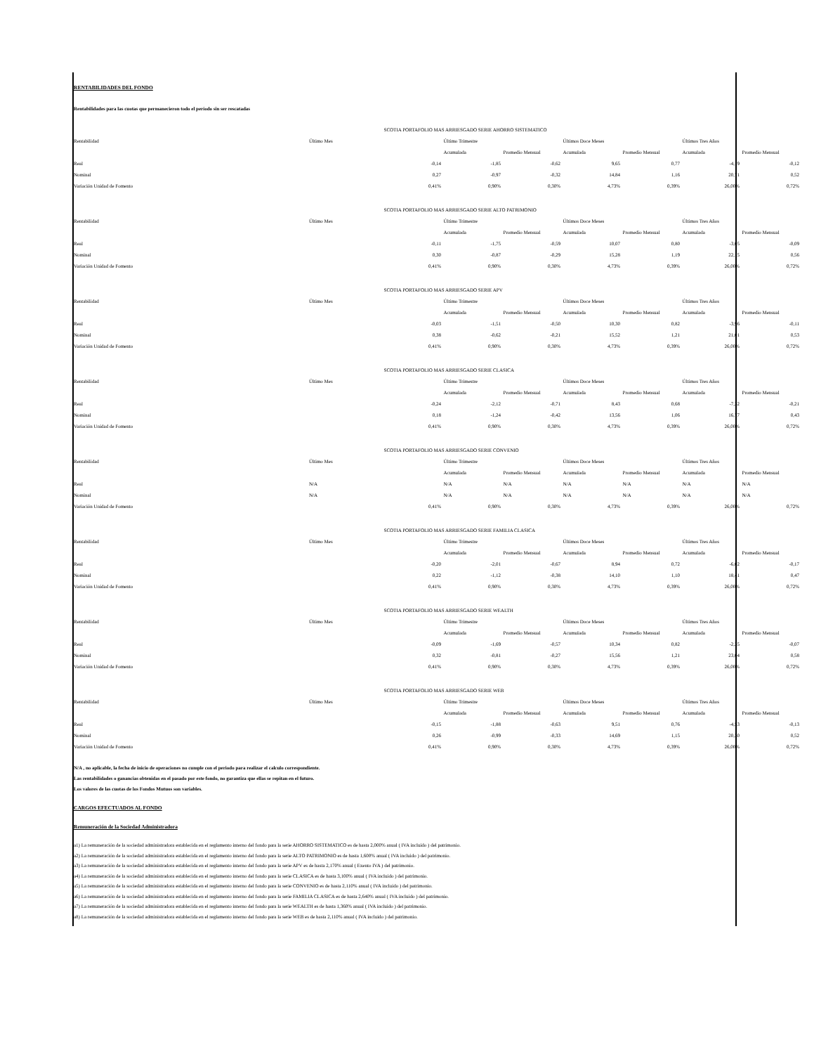RENTABILIDADES DEL FONDO
Rentabilidades para las cuotas que permanecieron todo el período sin ser rescatadas
| | | SCOTIA PORTAFOLIO MAS ARRIESGADO SERIE AHORRO SISTEMATICO | | | | | | |
| Rentabilidad | Último Mes | | Último Trimestre | | Últimos Doce Meses | | Últimos Tres Años | |
| | | | Acumulada | Promedio Mensual | Acumulada | Promedio Mensual | Acumulada | Promedio Mensual |
| Real | | -0,14 | -1,85 | -0,62 | 9,65 | 0,77 | -4,19 | -0,12 |
| Nominal | | 0,27 | -0,97 | -0,32 | 14,84 | 1,16 | 20,71 | 0,52 |
| Variación Unidad de Fomento | | 0,41% | 0,90% | 0,30% | 4,73% | 0,39% | 26,00% | 0,72% |
| | | SCOTIA PORTAFOLIO MAS ARRIESGADO SERIE ALTO PATRIMONIO | | | | | | |
| Rentabilidad | Último Mes | | Último Trimestre | | Últimos Doce Meses | | Últimos Tres Años | |
| | | | Acumulada | Promedio Mensual | Acumulada | Promedio Mensual | Acumulada | Promedio Mensual |
| Real | | -0,11 | -1,75 | -0,59 | 10,07 | 0,80 | -3,05 | -0,09 |
| Nominal | | 0,30 | -0,87 | -0,29 | 15,28 | 1,19 | 22,15 | 0,56 |
| Variación Unidad de Fomento | | 0,41% | 0,90% | 0,30% | 4,73% | 0,39% | 26,00% | 0,72% |
| | | SCOTIA PORTAFOLIO MAS ARRIESGADO SERIE APV | | | | | | |
| Rentabilidad | Último Mes | | Último Trimestre | | Últimos Doce Meses | | Últimos Tres Años | |
| | | | Acumulada | Promedio Mensual | Acumulada | Promedio Mensual | Acumulada | Promedio Mensual |
| Real | | -0,03 | -1,51 | -0,50 | 10,30 | 0,82 | -3,96 | -0,11 |
| Nominal | | 0,38 | -0,62 | -0,21 | 15,52 | 1,21 | 21,01 | 0,53 |
| Variación Unidad de Fomento | | 0,41% | 0,90% | 0,30% | 4,73% | 0,39% | 26,00% | 0,72% |
| | | SCOTIA PORTAFOLIO MAS ARRIESGADO SERIE CLASICA | | | | | | |
| Rentabilidad | Último Mes | | Último Trimestre | | Últimos Doce Meses | | Últimos Tres Años | |
| | | | Acumulada | Promedio Mensual | Acumulada | Promedio Mensual | Acumulada | Promedio Mensual |
| Real | | -0,24 | -2,12 | -0,71 | 8,43 | 0,68 | -7,32 | -0,21 |
| Nominal | | 0,18 | -1,24 | -0,42 | 13,56 | 1,06 | 16,77 | 0,43 |
| Variación Unidad de Fomento | | 0,41% | 0,90% | 0,30% | 4,73% | 0,39% | 26,00% | 0,72% |
| | | SCOTIA PORTAFOLIO MAS ARRIESGADO SERIE CONVENIO | | | | | | |
| Rentabilidad | Último Mes | | Último Trimestre | | Últimos Doce Meses | | Últimos Tres Años | |
| | | | Acumulada | Promedio Mensual | Acumulada | Promedio Mensual | Acumulada | Promedio Mensual |
| Real | N/A | | N/A | N/A | N/A | N/A | N/A | N/A |
| Nominal | N/A | | N/A | N/A | N/A | N/A | N/A | N/A |
| Variación Unidad de Fomento | | 0,41% | 0,90% | 0,30% | 4,73% | 0,39% | 26,00% | 0,72% |
| | | SCOTIA PORTAFOLIO MAS ARRIESGADO SERIE FAMILIA CLASICA | | | | | | |
| Rentabilidad | Último Mes | | Último Trimestre | | Últimos Doce Meses | | Últimos Tres Años | |
| | | | Acumulada | Promedio Mensual | Acumulada | Promedio Mensual | Acumulada | Promedio Mensual |
| Real | | -0,20 | -2,01 | -0,67 | 8,94 | 0,72 | -6,02 | -0,17 |
| Nominal | | 0,22 | -1,12 | -0,38 | 14,10 | 1,10 | 18,41 | 0,47 |
| Variación Unidad de Fomento | | 0,41% | 0,90% | 0,30% | 4,73% | 0,39% | 26,00% | 0,72% |
| | | SCOTIA PORTAFOLIO MAS ARRIESGADO SERIE WEALTH | | | | | | |
| Rentabilidad | Último Mes | | Último Trimestre | | Últimos Doce Meses | | Últimos Tres Años | |
| | | | Acumulada | Promedio Mensual | Acumulada | Promedio Mensual | Acumulada | Promedio Mensual |
| Real | | -0,09 | -1,69 | -0,57 | 10,34 | 0,82 | -2,35 | -0,07 |
| Nominal | | 0,32 | -0,81 | -0,27 | 15,56 | 1,21 | 23,04 | 0,58 |
| Variación Unidad de Fomento | | 0,41% | 0,90% | 0,30% | 4,73% | 0,39% | 26,00% | 0,72% |
| | | SCOTIA PORTAFOLIO MAS ARRIESGADO SERIE WEB | | | | | | |
| Rentabilidad | Último Mes | | Último Trimestre | | Últimos Doce Meses | | Últimos Tres Años | |
| | | | Acumulada | Promedio Mensual | Acumulada | Promedio Mensual | Acumulada | Promedio Mensual |
| Real | | -0,15 | -1,88 | -0,63 | 9,51 | 0,76 | -4,53 | -0,13 |
| Nominal | | 0,26 | -0,99 | -0,33 | 14,69 | 1,15 | 20,30 | 0,52 |
| Variación Unidad de Fomento | | 0,41% | 0,90% | 0,30% | 4,73% | 0,39% | 26,00% | 0,72% |
N/A , no aplicable, la fecha de inicio de operaciones no cumple con el periodo para realizar el calculo correspondiente.
Las rentabilidades o ganancias obtenidas en el pasado por este fondo, no garantiza que ellas se repitan en el futuro.
Los valores de las cuotas de los Fondos Mutuos son variables.
CARGOS EFECTUADOS AL FONDO
Remuneración de la Sociedad Administradora
a1) La remuneración de la sociedad administradora establecida en el reglamento interno del fondo para la serie AHORRO SISTEMATICO es de hasta 2,000% anual ( IVA incluido ) del patrimonio.
a2) La remuneración de la sociedad administradora establecida en el reglamento interno del fondo para la serie ALTO PATRIMONIO es de hasta 1,600% anual ( IVA incluido ) del patrimonio.
a3) La remuneración de la sociedad administradora establecida en el reglamento interno del fondo para la serie APV es de hasta 2,170% anual ( Exento IVA ) del patrimonio.
a4) La remuneración de la sociedad administradora establecida en el reglamento interno del fondo para la serie CLASICA es de hasta 3,100% anual ( IVA incluido ) del patrimonio.
a5) La remuneración de la sociedad administradora establecida en el reglamento interno del fondo para la serie CONVENIO es de hasta 2,110% anual ( IVA incluido ) del patrimonio.
a6) La remuneración de la sociedad administradora establecida en el reglamento interno del fondo para la serie FAMILIA CLASICA es de hasta 2,640% anual ( IVA incluido ) del patrimonio.
a7) La remuneración de la sociedad administradora establecida en el reglamento interno del fondo para la serie WEALTH es de hasta 1,360% anual ( IVA incluido ) del patrimonio.
a8) La remuneración de la sociedad administradora establecida en el reglamento interno del fondo para la serie WEB es de hasta 2,110% anual ( IVA incluido ) del patrimonio.